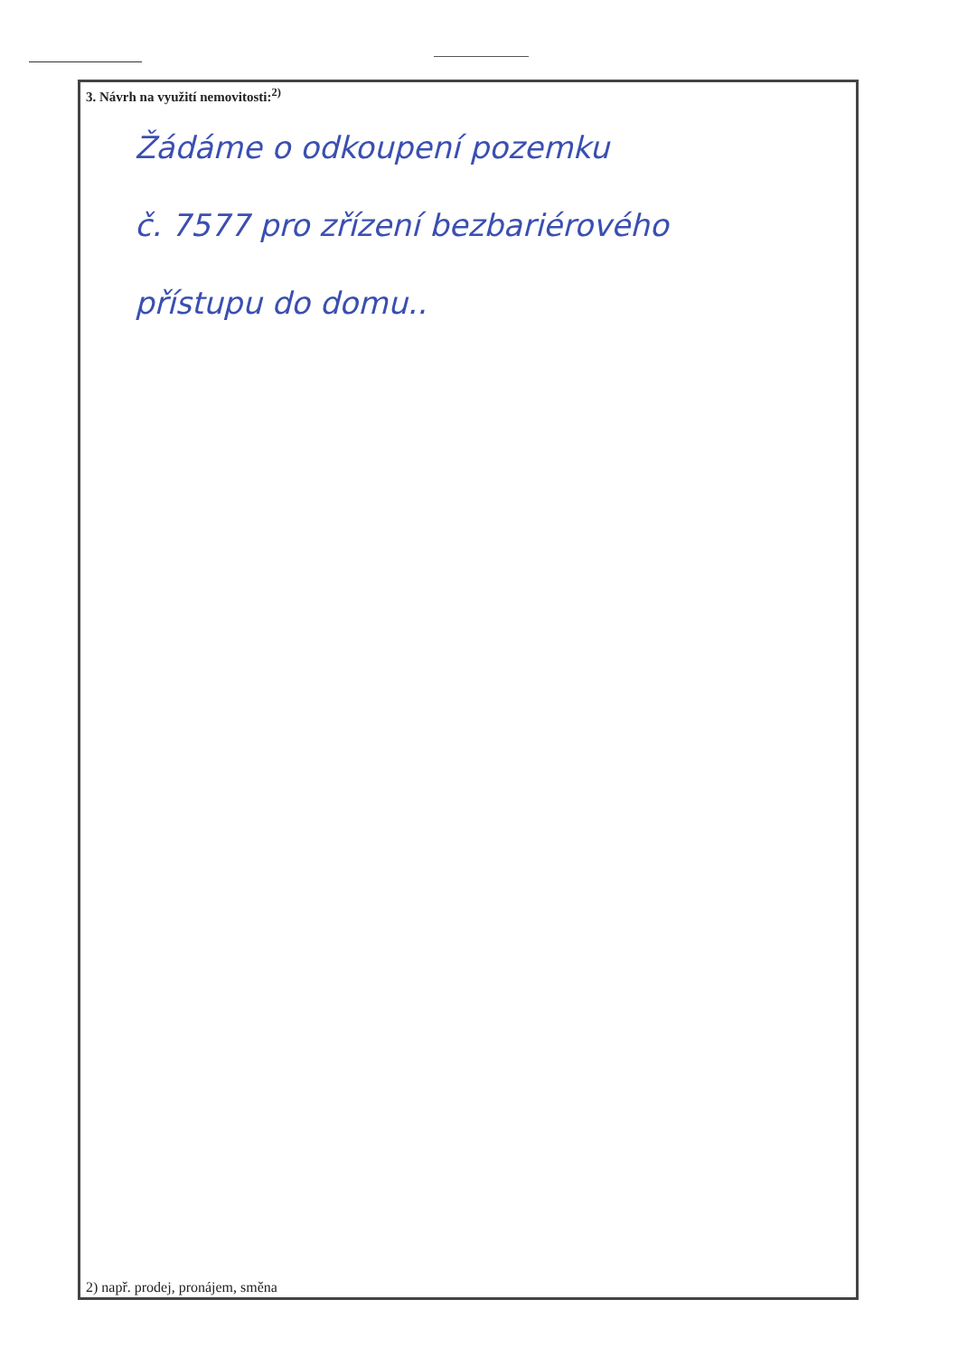3. Návrh na využití nemovitosti:<sup>2)</sup>
Žádáme o odkoupení pozemku
č. 7577 pro zřízení bezbariérového
přístupu do domu..
2) např. prodej, pronájem, směna